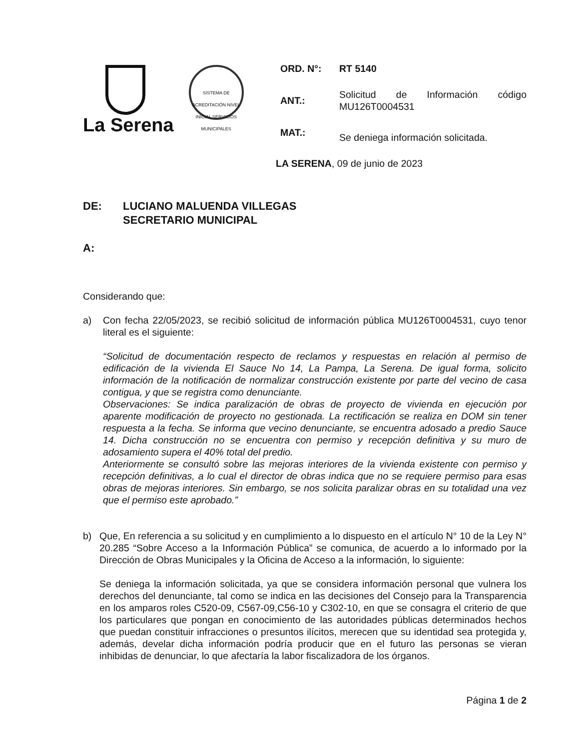La Serena
SISTEMA DE ACREDITACIÓN NIVEL INICIAL SERVICIOS MUNICIPALES
ORD. N°: RT 5140
ANT.:
Solicitud de Información código MU126T0004531
MAT.:
Se deniega información solicitada.
LA SERENA, 09 de junio de 2023
DE: LUCIANO MALUENDA VILLEGAS
SECRETARIO MUNICIPAL
A:
Considerando que:
a) Con fecha 22/05/2023, se recibió solicitud de información pública MU126T0004531, cuyo tenor literal es el siguiente:
“Solicitud de documentación respecto de reclamos y respuestas en relación al permiso de edificación de la vivienda El Sauce No 14, La Pampa, La Serena. De igual forma, solicito información de la notificación de normalizar construcción existente por parte del vecino de casa contigua, y que se registra como denunciante.
Observaciones: Se indica paralización de obras de proyecto de vivienda en ejecución por aparente modificación de proyecto no gestionada. La rectificación se realiza en DOM sin tener respuesta a la fecha. Se informa que vecino denunciante, se encuentra adosado a predio Sauce 14. Dicha construcción no se encuentra con permiso y recepción definitiva y su muro de adosamiento supera el 40% total del predio.
Anteriormente se consultó sobre las mejoras interiores de la vivienda existente con permiso y recepción definitivas, a lo cual el director de obras indica que no se requiere permiso para esas obras de mejoras interiores. Sin embargo, se nos solicita paralizar obras en su totalidad una vez que el permiso este aprobado.”
b) Que, En referencia a su solicitud y en cumplimiento a lo dispuesto en el artículo N° 10 de la Ley N° 20.285 “Sobre Acceso a la Información Pública” se comunica, de acuerdo a lo informado por la Dirección de Obras Municipales y la Oficina de Acceso a la información, lo siguiente:
Se deniega la información solicitada, ya que se considera información personal que vulnera los derechos del denunciante, tal como se indica en las decisiones del Consejo para la Transparencia en los amparos roles C520-09, C567-09,C56-10 y C302-10, en que se consagra el criterio de que los particulares que pongan en conocimiento de las autoridades públicas determinados hechos que puedan constituir infracciones o presuntos ilícitos, merecen que su identidad sea protegida y, además, develar dicha información podría producir que en el futuro las personas se vieran inhibidas de denunciar, lo que afectaría la labor fiscalizadora de los órganos.
Página 1 de 2